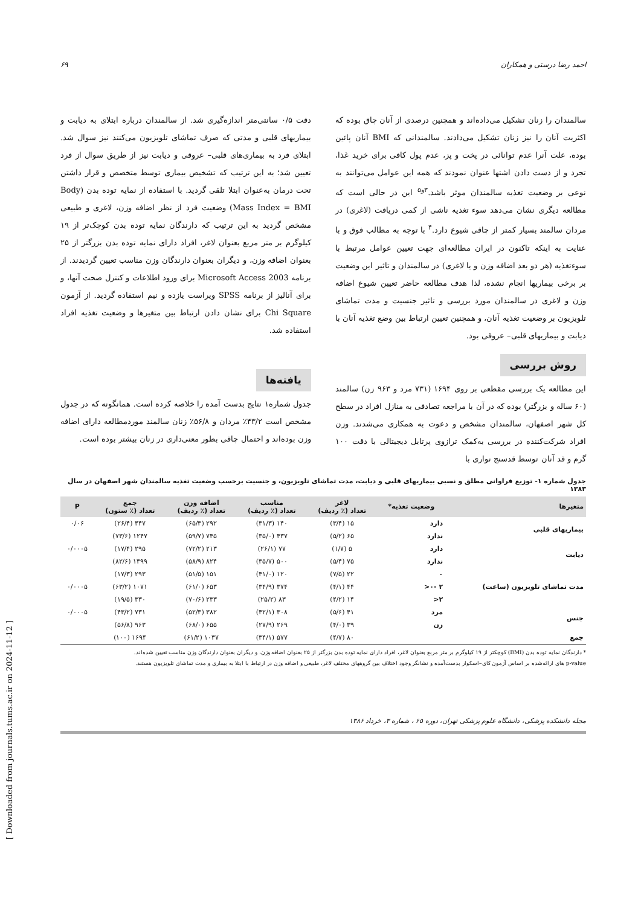احمد رضا درستی و همکاران ۶۹
سالمندان را زنان تشکیل می‌داده‌اند و همچنین درصدی از آنان چاق بوده که اکثریت آنان را نیز زنان تشکیل می‌دادند. سالمندانی که BMI آنان پائین بوده، علت آنرا عدم توانائی در پخت و پز، عدم پول کافی برای خرید غذا، تجرد و از دست دادن اشتها عنوان نمودند که همه این عوامل می‌توانند به نوعی بر وضعیت تغذیه سالمندان موثر باشد.<sup>۳و۵</sup> این در حالی است که مطالعه دیگری نشان می‌دهد سوء تغذیه ناشی از کمی دریافت (لاغری) در مردان سالمند بسیار کمتر از چاقی شیوع دارد.<sup>۴</sup> با توجه به مطالب فوق و با عنایت به اینکه تاکنون در ایران مطالعه‌ای جهت تعیین عوامل مرتبط با سوءتغذیه (هر دو بعد اضافه وزن و یا لاغری) در سالمندان و تاثیر این وضعیت بر برخی بیماریها انجام نشده، لذا هدف مطالعه حاضر تعیین شیوع اضافه وزن و لاغری در سالمندان مورد بررسی و تاثیر جنسیت و مدت تماشای تلویزیون بر وضعیت تغذیه آنان، و همچنین تعیین ارتباط بین وضع تغذیه آنان با دیابت و بیماریهای قلبی– عروقی بود.
روش بررسی
این مطالعه یک بررسی مقطعی بر روی ۱۶۹۴ (۷۳۱ مرد و ۹۶۳ زن) سالمند (۶۰ ساله و بزرگتر) بوده که در آن با مراجعه تصادفی به منازل افراد در سطح کل شهر اصفهان، سالمندان مشخص و دعوت به همکاری می‌شدند. وزن افراد شرکت‌کننده در بررسی به‌کمک ترازوی پرتابل دیجیتالی با دقت ۱۰۰ گرم و قد آنان توسط قدسنج نواری با
دقت ۰/۵ سانتی‌متر اندازه‌گیری شد. از سالمندان درباره ابتلای به دیابت و بیماریهای قلبی و مدتی که صرف تماشای تلویزیون می‌کنند نیز سوال شد. ابتلای فرد به بیماری‌های قلبی– عروقی و دیابت نیز از طریق سوال از فرد تعیین شد؛ به این ترتیب که تشخیص بیماری توسط متخصص و قرار داشتن تحت درمان به‌عنوان ابتلا تلقی گردید. با استفاده از نمایه توده بدن (Body Mass Index = BMI) وضعیت فرد از نظر اضافه وزن، لاغری و طبیعی مشخص گردید به این ترتیب که دارندگان نمایه توده بدن کوچک‌تر از ۱۹ کیلوگرم بر متر مربع بعنوان لاغر، افراد دارای نمایه توده بدن بزرگتر از ۲۵ بعنوان اضافه وزن، و دیگران بعنوان دارندگان وزن مناسب تعیین گردیدند. از برنامه Microsoft Access 2003 برای ورود اطلاعات و کنترل صحت آنها، و برای آنالیز از برنامه SPSS ویراست یازده و نیم استفاده گردید. از آزمون Chi Square برای نشان دادن ارتباط بین متغیرها و وضعیت تغذیه افراد استفاده شد.
یافته‌ها
جدول شماره۱ نتایج بدست آمده را خلاصه کرده است. همانگونه که در جدول مشخص است ۴۳/۲٪ مردان و ۵۶/۸٪ زنان سالمند موردمطالعه دارای اضافه وزن بوده‌اند و احتمال چاقی بطور معنی‌داری در زنان بیشتر بوده است.
جدول شماره ۱- توزیع فراوانی مطلق و نسبی بیماریهای قلبی و دیابت، مدت تماشای تلویزیون، و جنسیت برحسب وضعیت تغذیه سالمندان شهر اصفهان در سال ۱۳۸۳
| متغیرها | وضعیت تغذیه* | لاغر تعداد (٪ ردیف) | مناسب تعداد (٪ ردیف) | اضافه وزن تعداد (٪ ردیف) | جمع تعداد (٪ ستون) | P |
| --- | --- | --- | --- | --- | --- | --- |
| بیماریهای قلبی | دارد | ۱۵ (۳/۴) | ۱۴۰ (۳۱/۳) | ۲۹۲ (۶۵/۳) | ۴۴۷ (۲۶/۴) | ۰/۰۶ |
| | ندارد | ۶۵ (۵/۲) | ۴۳۷ (۳۵/۰) | ۷۴۵ (۵۹/۷) | ۱۲۴۷ (۷۳/۶) | |
| دیابت | دارد | ۵ (۱/۷) | ۷۷ (۲۶/۱) | ۲۱۳ (۷۲/۲) | ۲۹۵ (۱۷/۴) | ۰/۰۰۰۵ |
| | ندارد | ۷۵ (۵/۴) | ۵۰۰ (۳۵/۷) | ۸۲۴ (۵۸/۹) | ۱۳۹۹ (۸۲/۶) | |
| مدت تماشای تلویزیون (ساعت) | ۰ | ۲۲ (۷/۵) | ۱۲۰ (۴۱/۰) | ۱۵۱ (۵۱/۵) | ۲۹۳ (۱۷/۳) | |
| | ۲ -۰< | ۴۴ (۴/۱) | ۳۷۴ (۳۴/۹) | ۶۵۳ (۶۱/۰) | ۱۰۷۱ (۶۳/۲) | ۰/۰۰۰۵ |
| | ۲< | ۱۴ (۴/۲) | ۸۳ (۲۵/۲) | ۲۳۳ (۷۰/۶) | ۳۳۰ (۱۹/۵) | |
| جنس | مرد | ۴۱ (۵/۶) | ۳۰۸ (۴۲/۱) | ۳۸۲ (۵۲/۳) | ۷۳۱ (۴۳/۲) | ۰/۰۰۰۵ |
| | زن | ۳۹ (۴/۰) | ۲۶۹ (۲۷/۹) | ۶۵۵ (۶۸/۰) | ۹۶۳ (۵۶/۸) | |
| جمع | | ۸۰ (۴/۷) | ۵۷۷ (۳۴/۱) | ۱۰۳۷ (۶۱/۲) | ۱۶۹۴ (۱۰۰) | |
* دارندگان نمایه توده بدن (BMI) کوچکتر از ۱۹ کیلوگرم بر متر مربع بعنوان لاغر، افراد دارای نمایه توده بدن بزرگتر از ۲۵ بعنوان اضافه وزن، و دیگران بعنوان دارندگان وزن مناسب تعیین شده‌اند.
p-value های ارائه‌شده بر اساس آزمون کای–اسکوار بدست‌آمده و نشانگر وجود اختلاف بین گروههای مختلف لاغر، طبیعی و اضافه وزن در ارتباط با ابتلا به بیماری و مدت تماشای تلویزیون هستند.
مجله دانشکده پزشکی، دانشگاه علوم پزشکی تهران، دوره ۶۵ ، شماره ۳، خرداد ۱۳۸۶
[ Downloaded from journals.tums.ac.ir on 2024-11-12 ]